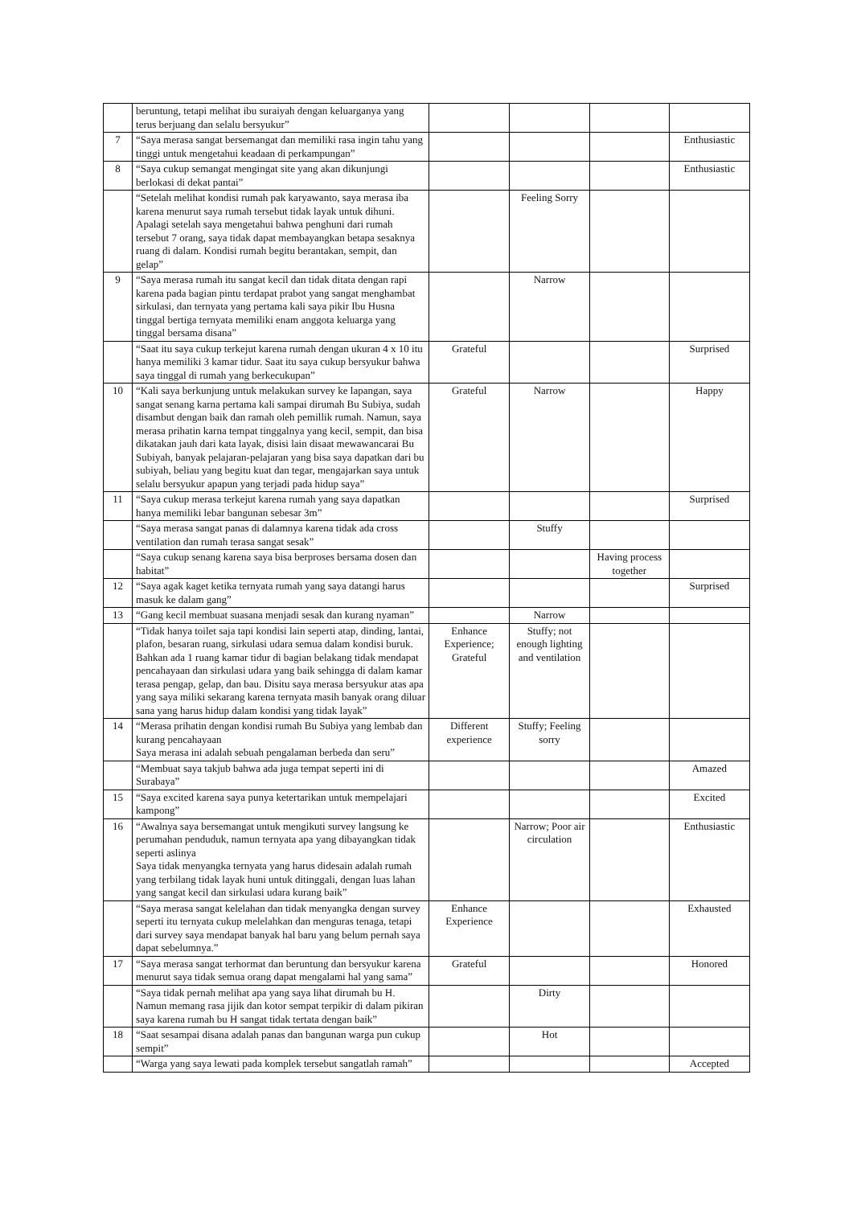| | beruntung, tetapi melihat ibu suraiyah dengan keluarganya yang terus berjuang dan selalu bersyukur” | | | | |
| 7 | “Saya merasa sangat bersemangat dan memiliki rasa ingin tahu yang tinggi untuk mengetahui keadaan di perkampungan” | | | | Enthusiastic |
| 8 | “Saya cukup semangat mengingat site yang akan dikunjungi berlokasi di dekat pantai” | | | | Enthusiastic |
| | “Setelah melihat kondisi rumah pak karyawanto, saya merasa iba karena menurut saya rumah tersebut tidak layak untuk dihuni. Apalagi setelah saya mengetahui bahwa penghuni dari rumah tersebut 7 orang, saya tidak dapat membayangkan betapa sesaknya ruang di dalam. Kondisi rumah begitu berantakan, sempit, dan gelap” | | Feeling Sorry | | |
| 9 | “Saya merasa rumah itu sangat kecil dan tidak ditata dengan rapi karena pada bagian pintu terdapat prabot yang sangat menghambat sirkulasi, dan ternyata yang pertama kali saya pikir Ibu Husna tinggal bertiga ternyata memiliki enam anggota keluarga yang tinggal bersama disana” | | Narrow | | |
| | “Saat itu saya cukup terkejut karena rumah dengan ukuran 4 x 10 itu hanya memiliki 3 kamar tidur. Saat itu saya cukup bersyukur bahwa saya tinggal di rumah yang berkecukupan” | Grateful | | | Surprised |
| 10 | “Kali saya berkunjung untuk melakukan survey ke lapangan, saya sangat senang karna pertama kali sampai dirumah Bu Subiya, sudah disambut dengan baik dan ramah oleh pemillik rumah. Namun, saya merasa prihatin karna tempat tinggalnya yang kecil, sempit, dan bisa dikatakan jauh dari kata layak, disisi lain disaat mewawancarai Bu Subiyah, banyak pelajaran-pelajaran yang bisa saya dapatkan dari bu subiyah, beliau yang begitu kuat dan tegar, mengajarkan saya untuk selalu bersyukur apapun yang terjadi pada hidup saya” | Grateful | Narrow | | Happy |
| 11 | “Saya cukup merasa terkejut karena rumah yang saya dapatkan hanya memiliki lebar bangunan sebesar 3m” | | | | Surprised |
| | “Saya merasa sangat panas di dalamnya karena tidak ada cross ventilation dan rumah terasa sangat sesak” | | Stuffy | | |
| | “Saya cukup senang karena saya bisa berproses bersama dosen dan habitat” | | | Having process together | |
| 12 | “Saya agak kaget ketika ternyata rumah yang saya datangi harus masuk ke dalam gang” | | | | Surprised |
| 13 | “Gang kecil membuat suasana menjadi sesak dan kurang nyaman” | | Narrow | | |
| | “Tidak hanya toilet saja tapi kondisi lain seperti atap, dinding, lantai, plafon, besaran ruang, sirkulasi udara semua dalam kondisi buruk. Bahkan ada 1 ruang kamar tidur di bagian belakang tidak mendapat pencahayaan dan sirkulasi udara yang baik sehingga di dalam kamar terasa pengap, gelap, dan bau. Disitu saya merasa bersyukur atas apa yang saya miliki sekarang karena ternyata masih banyak orang diluar sana yang harus hidup dalam kondisi yang tidak layak” | Enhance Experience; Grateful | Stuffy; not enough lighting and ventilation | | |
| 14 | “Merasa prihatin dengan kondisi rumah Bu Subiya yang lembab dan kurang pencahayaan Saya merasa ini adalah sebuah pengalaman berbeda dan seru” | Different experience | Stuffy; Feeling sorry | | |
| | “Membuat saya takjub bahwa ada juga tempat seperti ini di Surabaya” | | | | Amazed |
| 15 | “Saya excited karena saya punya ketertarikan untuk mempelajari kampong” | | | | Excited |
| 16 | “Awalnya saya bersemangat untuk mengikuti survey langsung ke perumahan penduduk, namun ternyata apa yang dibayangkan tidak seperti aslinya Saya tidak menyangka ternyata yang harus didesain adalah rumah yang terbilang tidak layak huni untuk ditinggali, dengan luas lahan yang sangat kecil dan sirkulasi udara kurang baik” | | Narrow; Poor air circulation | | Enthusiastic |
| | “Saya merasa sangat kelelahan dan tidak menyangka dengan survey seperti itu ternyata cukup melelahkan dan menguras tenaga, tetapi dari survey saya mendapat banyak hal baru yang belum pernah saya dapat sebelumnya.” | Enhance Experience | | | Exhausted |
| 17 | “Saya merasa sangat terhormat dan beruntung dan bersyukur karena menurut saya tidak semua orang dapat mengalami hal yang sama” | Grateful | | | Honored |
| | “Saya tidak pernah melihat apa yang saya lihat dirumah bu H. Namun memang rasa jijik dan kotor sempat terpikir di dalam pikiran saya karena rumah bu H sangat tidak tertata dengan baik” | | Dirty | | |
| 18 | “Saat sesampai disana adalah panas dan bangunan warga pun cukup sempit” | | Hot | | |
| | “Warga yang saya lewati pada komplek tersebut sangatlah ramah” | | | | Accepted |